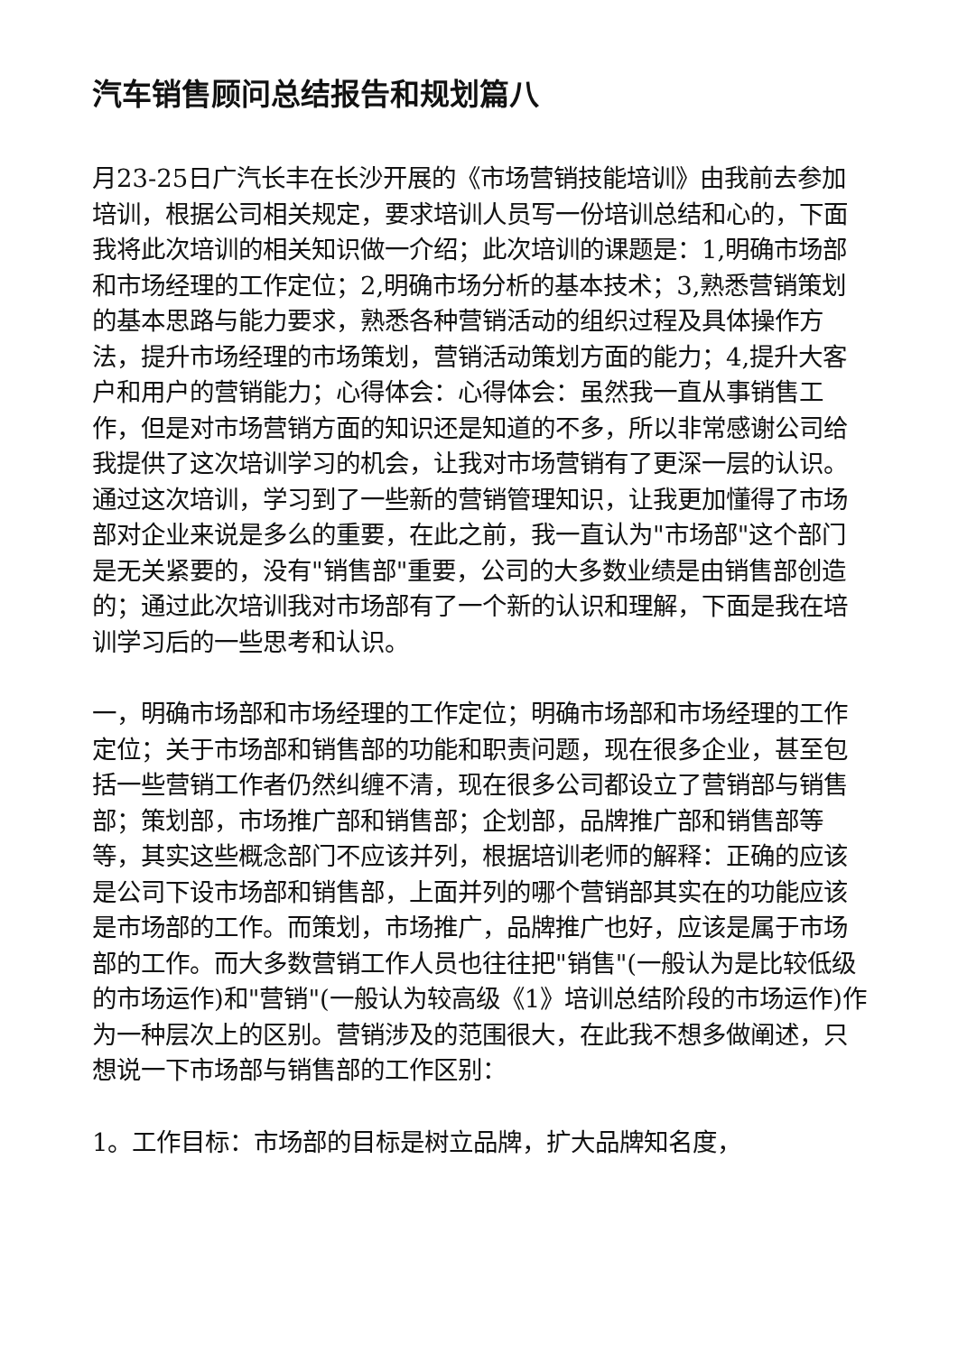汽车销售顾问总结报告和规划篇八
月23-25日广汽长丰在长沙开展的《市场营销技能培训》由我前去参加培训，根据公司相关规定，要求培训人员写一份培训总结和心的，下面我将此次培训的相关知识做一介绍；此次培训的课题是：1,明确市场部和市场经理的工作定位；2,明确市场分析的基本技术；3,熟悉营销策划的基本思路与能力要求，熟悉各种营销活动的组织过程及具体操作方法，提升市场经理的市场策划，营销活动策划方面的能力；4,提升大客户和用户的营销能力；心得体会：心得体会：虽然我一直从事销售工作，但是对市场营销方面的知识还是知道的不多，所以非常感谢公司给我提供了这次培训学习的机会，让我对市场营销有了更深一层的认识。通过这次培训，学习到了一些新的营销管理知识，让我更加懂得了市场部对企业来说是多么的重要，在此之前，我一直认为"市场部"这个部门是无关紧要的，没有"销售部"重要，公司的大多数业绩是由销售部创造的；通过此次培训我对市场部有了一个新的认识和理解，下面是我在培训学习后的一些思考和认识。
一，明确市场部和市场经理的工作定位；明确市场部和市场经理的工作定位；关于市场部和销售部的功能和职责问题，现在很多企业，甚至包括一些营销工作者仍然纠缠不清，现在很多公司都设立了营销部与销售部；策划部，市场推广部和销售部；企划部，品牌推广部和销售部等等，其实这些概念部门不应该并列，根据培训老师的解释：正确的应该是公司下设市场部和销售部，上面并列的哪个营销部其实在的功能应该是市场部的工作。而策划，市场推广，品牌推广也好，应该是属于市场部的工作。而大多数营销工作人员也往往把"销售"(一般认为是比较低级的市场运作)和"营销"(一般认为较高级《1》培训总结阶段的市场运作)作为一种层次上的区别。营销涉及的范围很大，在此我不想多做阐述，只想说一下市场部与销售部的工作区别：
1。工作目标：市场部的目标是树立品牌，扩大品牌知名度，